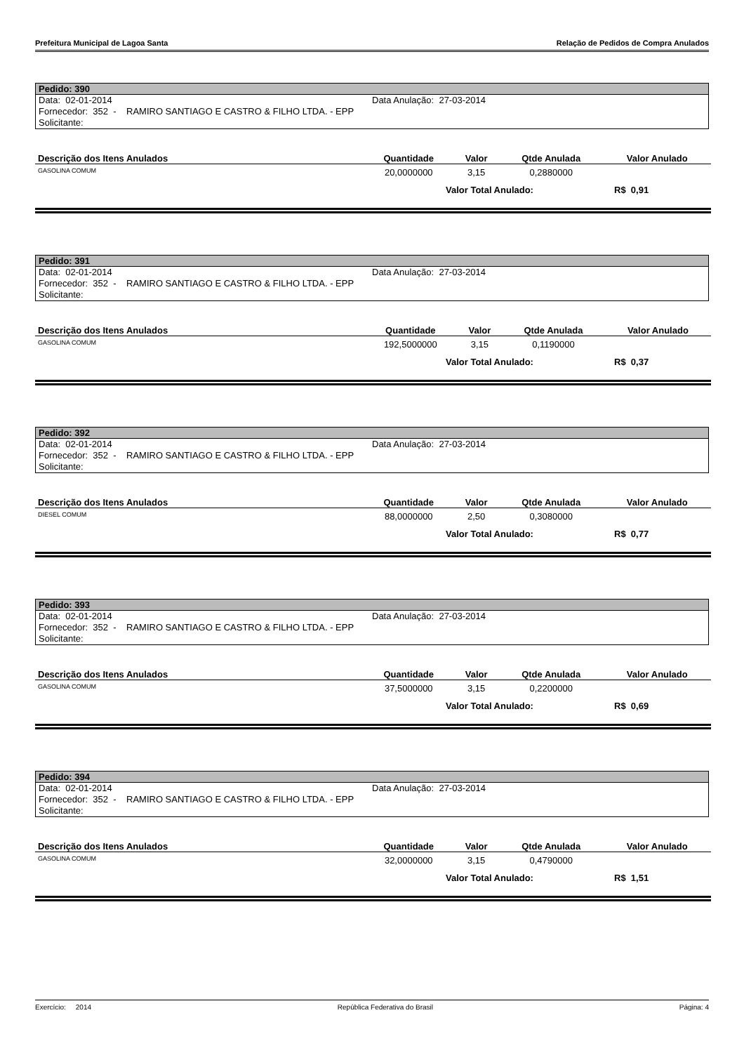Prefeitura Municipal de Lagoa Santa Relação de Pedidos de Compra Anulados
Pedido: 390
Data: 02-01-2014 Data Anulação: 27-03-2014
Fornecedor: 352 - RAMIRO SANTIAGO E CASTRO & FILHO LTDA. - EPP
Solicitante:
| Descrição dos Itens Anulados | Quantidade | Valor | Qtde Anulada | Valor Anulado |
| --- | --- | --- | --- | --- |
| GASOLINA COMUM | 20,0000000 | 3,15 | 0,2880000 | |
Valor Total Anulado: R$ 0,91
Pedido: 391
Data: 02-01-2014 Data Anulação: 27-03-2014
Fornecedor: 352 - RAMIRO SANTIAGO E CASTRO & FILHO LTDA. - EPP
Solicitante:
| Descrição dos Itens Anulados | Quantidade | Valor | Qtde Anulada | Valor Anulado |
| --- | --- | --- | --- | --- |
| GASOLINA COMUM | 192,5000000 | 3,15 | 0,1190000 | |
Valor Total Anulado: R$ 0,37
Pedido: 392
Data: 02-01-2014 Data Anulação: 27-03-2014
Fornecedor: 352 - RAMIRO SANTIAGO E CASTRO & FILHO LTDA. - EPP
Solicitante:
| Descrição dos Itens Anulados | Quantidade | Valor | Qtde Anulada | Valor Anulado |
| --- | --- | --- | --- | --- |
| DIESEL COMUM | 88,0000000 | 2,50 | 0,3080000 | |
Valor Total Anulado: R$ 0,77
Pedido: 393
Data: 02-01-2014 Data Anulação: 27-03-2014
Fornecedor: 352 - RAMIRO SANTIAGO E CASTRO & FILHO LTDA. - EPP
Solicitante:
| Descrição dos Itens Anulados | Quantidade | Valor | Qtde Anulada | Valor Anulado |
| --- | --- | --- | --- | --- |
| GASOLINA COMUM | 37,5000000 | 3,15 | 0,2200000 | |
Valor Total Anulado: R$ 0,69
Pedido: 394
Data: 02-01-2014 Data Anulação: 27-03-2014
Fornecedor: 352 - RAMIRO SANTIAGO E CASTRO & FILHO LTDA. - EPP
Solicitante:
| Descrição dos Itens Anulados | Quantidade | Valor | Qtde Anulada | Valor Anulado |
| --- | --- | --- | --- | --- |
| GASOLINA COMUM | 32,0000000 | 3,15 | 0,4790000 | |
Valor Total Anulado: R$ 1,51
Exercício: 2014 República Federativa do Brasil Página: 4